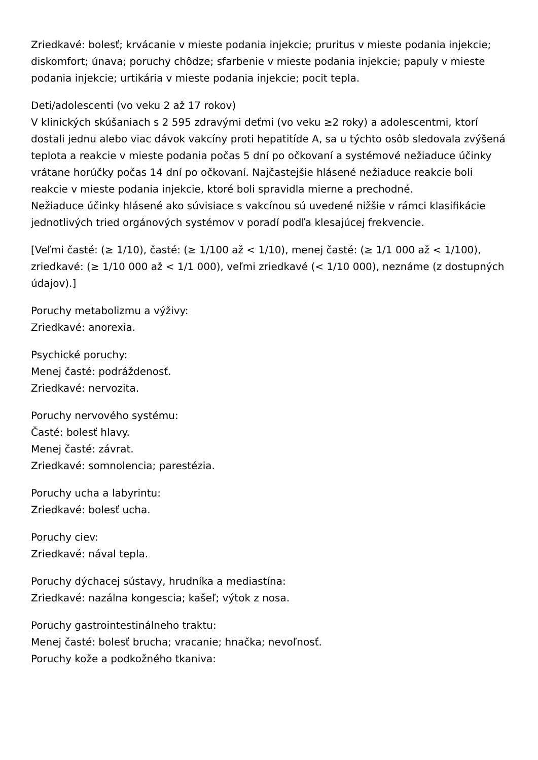Zriedkavé: bolesť; krvácanie v mieste podania injekcie; pruritus v mieste podania injekcie; diskomfort; únava; poruchy chôdze; sfarbenie v mieste podania injekcie; papuly v mieste podania injekcie; urtikária v mieste podania injekcie; pocit tepla.
Deti/adolescenti (vo veku 2 až 17 rokov)
V klinických skúšaniach s 2 595 zdravými deťmi (vo veku ≥2 roky) a adolescentmi, ktorí dostali jednu alebo viac dávok vakcíny proti hepatitíde A, sa u týchto osôb sledovala zvýšená teplota a reakcie v mieste podania počas 5 dní po očkovaní a systémové nežiaduce účinky vrátane horúčky počas 14 dní po očkovaní. Najčastejšie hlásené nežiaduce reakcie boli reakcie v mieste podania injekcie, ktoré boli spravidla mierne a prechodné.
Nežiaduce účinky hlásené ako súvisiace s vakcínou sú uvedené nižšie v rámci klasifikácie jednotlivých tried orgánových systémov v poradí podľa klesajúcej frekvencie.
[Veľmi časté: (≥ 1/10), časté: (≥ 1/100 až < 1/10), menej časté: (≥ 1/1 000 až < 1/100), zriedkavé: (≥ 1/10 000 až < 1/1 000), veľmi zriedkavé (< 1/10 000), neznáme (z dostupných údajov).]
Poruchy metabolizmu a výživy:
Zriedkavé: anorexia.
Psychické poruchy:
Menej časté: podráždenosť.
Zriedkavé: nervozita.
Poruchy nervového systému:
Časté: bolesť hlavy.
Menej časté: závrat.
Zriedkavé: somnolencia; parestézia.
Poruchy ucha a labyrintu:
Zriedkavé: bolesť ucha.
Poruchy ciev:
Zriedkavé: nával tepla.
Poruchy dýchacej sústavy, hrudníka a mediastína:
Zriedkavé: nazálna kongescia; kašeľ; výtok z nosa.
Poruchy gastrointestinálneho traktu:
Menej časté: bolesť brucha; vracanie; hnačka; nevoľnosť.
Poruchy kože a podkožného tkaniva: